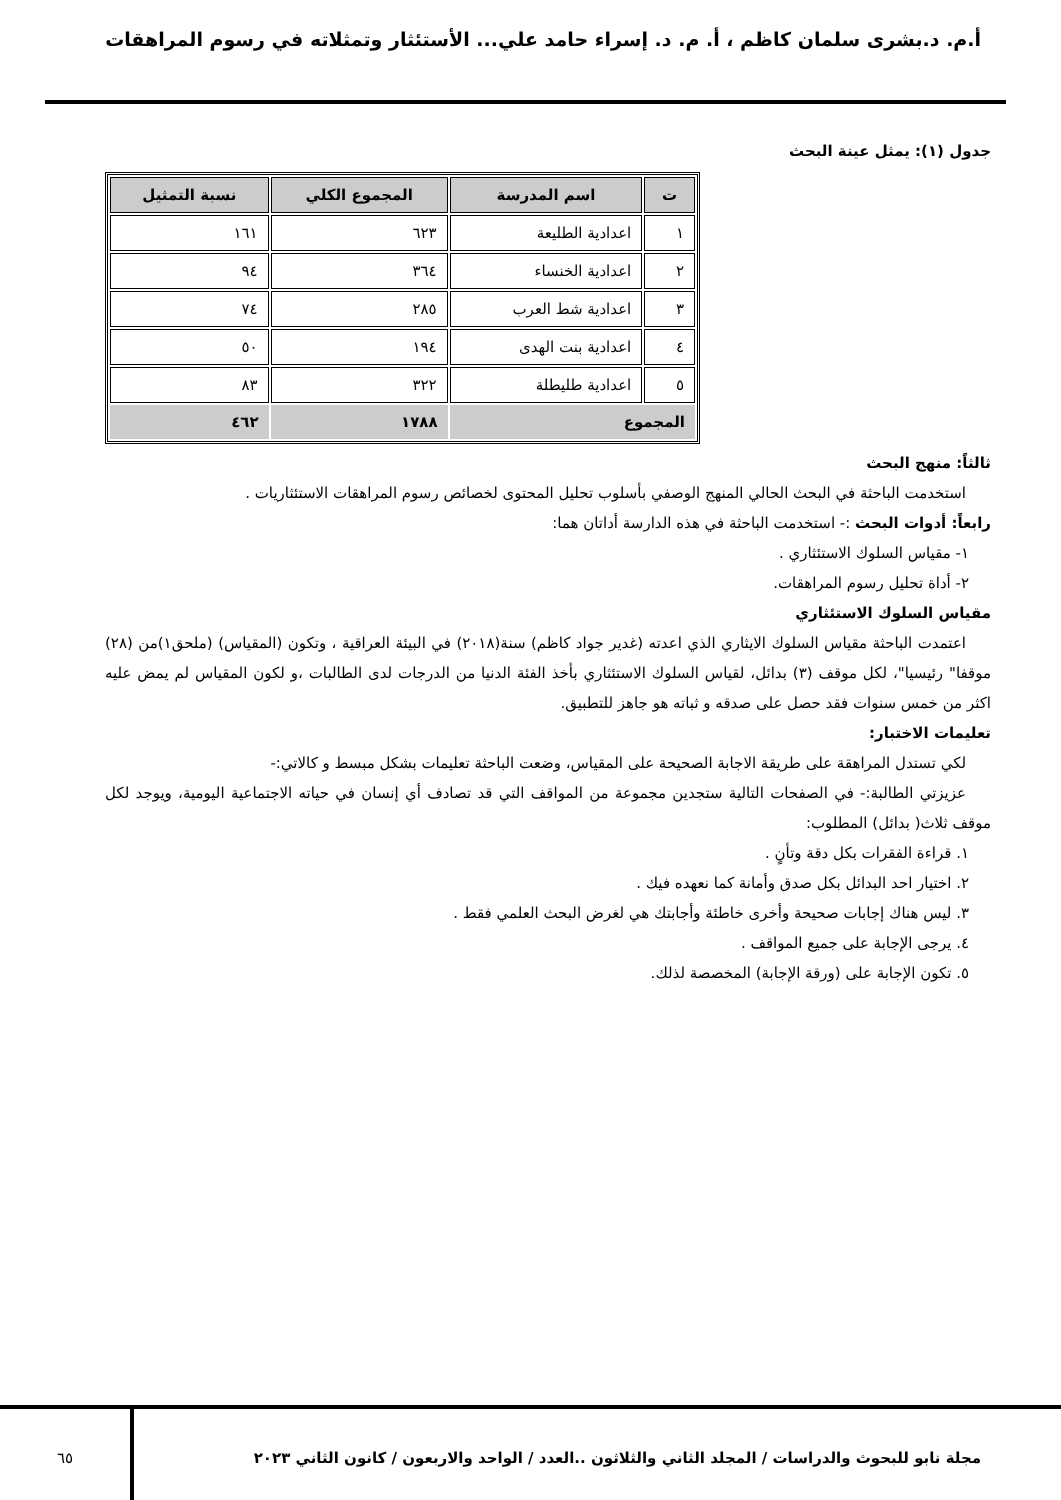أ.م. د.بشرى سلمان كاظم ، أ. م. د. إسراء حامد علي... الأستئثار وتمثلاته في رسوم المراهقات
جدول (١): يمثل عينة البحث
| ت | اسم المدرسة | المجموع الكلي | نسبة التمثيل |
| --- | --- | --- | --- |
| ١ | اعدادية الطليعة | ٦٢٣ | ١٦١ |
| ٢ | اعدادية الخنساء | ٣٦٤ | ٩٤ |
| ٣ | اعدادية شط العرب | ٢٨٥ | ٧٤ |
| ٤ | اعدادية بنت الهدى | ١٩٤ | ٥٠ |
| ٥ | اعدادية طليطلة | ٣٢٢ | ٨٣ |
| المجموع | | ١٧٨٨ | ٤٦٢ |
ثالثاً: منهج البحث
استخدمت الباحثة في البحث الحالي المنهج الوصفي بأسلوب تحليل المحتوى لخصائص رسوم المراهقات الاستئثاريات .
رابعاً: أدوات البحث :- استخدمت الباحثة في هذه الدارسة أداتان هما:
١- مقياس السلوك الاستئثاري .
٢- أداة تحليل رسوم المراهقات.
مقياس السلوك الاستئثاري
اعتمدت الباحثة مقياس السلوك الايثاري الذي اعدته (غدير جواد كاظم) سنة(٢٠١٨) في البيئة العراقية ، وتكون (المقياس) (ملحق١)من (٢٨) موقفا" رئيسيا"، لكل موقف (٣) بدائل، لقياس السلوك الاستئثاري بأخذ الفئة الدنيا من الدرجات لدى الطالبات ،و لكون المقياس لم يمض عليه اكثر من خمس سنوات فقد حصل على صدقه و ثباته هو جاهز للتطبيق.
تعليمات الاختبار:
لكي تستدل المراهقة على طريقة الاجابة الصحيحة على المقياس، وضعت الباحثة تعليمات بشكل مبسط و كالاتي:-
عزيزتي الطالبة:- في الصفحات التالية ستجدين مجموعة من المواقف التي قد تصادف أي إنسان في حياته الاجتماعية اليومية، ويوجد لكل موقف ثلاث( بدائل) المطلوب:
١. قراءة الفقرات بكل دقة وتأنٍ .
٢. اختيار احد البدائل بكل صدق وأمانة كما نعهده فيك .
٣. ليس هناك إجابات صحيحة وأخرى خاطئة وأجابتك هي لغرض البحث العلمي فقط .
٤. يرجى الإجابة على جميع المواقف .
٥. تكون الإجابة على (ورقة الإجابة) المخصصة لذلك.
مجلة نابو للبحوث والدراسات / المجلد الثاني والثلاثون ..العدد / الواحد والاربعون / كانون الثاني ٢٠٢٣
٦٥